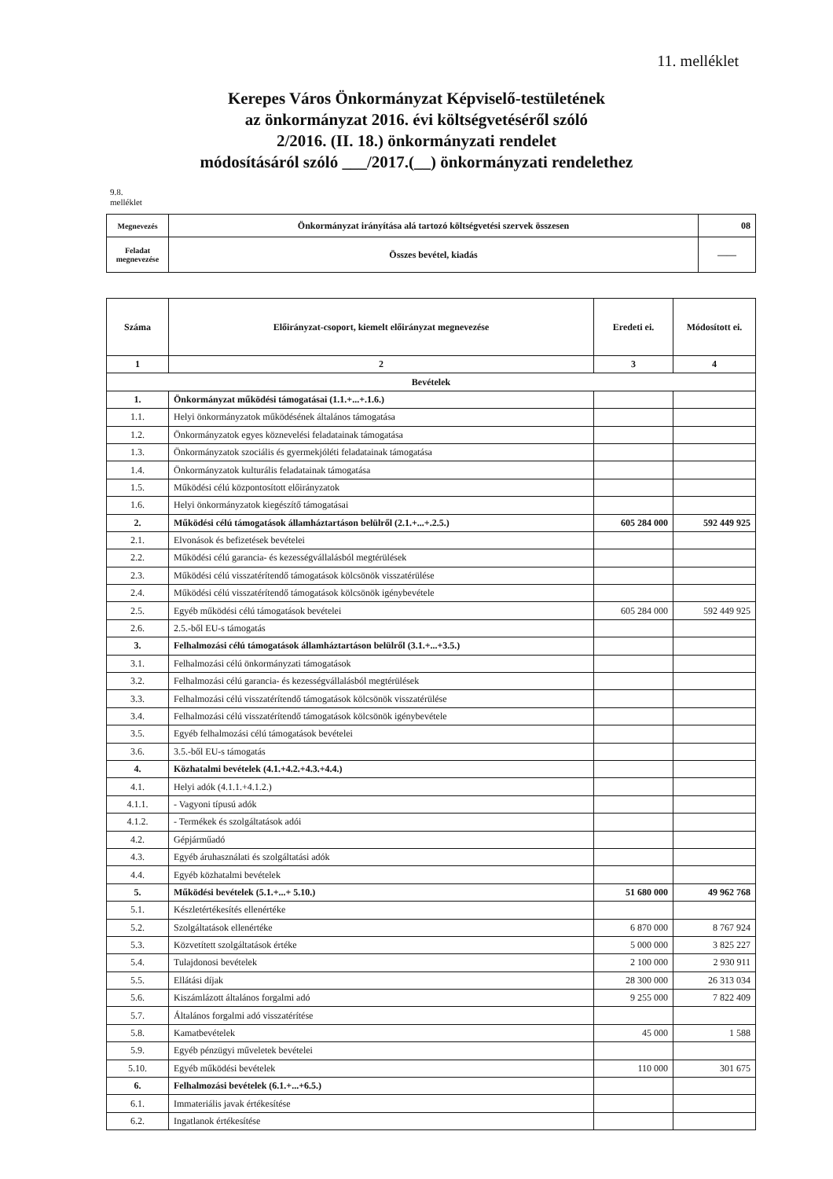11. melléklet
Kerepes Város Önkormányzat Képviselő-testületének
az önkormányzat 2016. évi költségvetéséről szóló
2/2016. (II. 18.) önkormányzati rendelet
módosításáról szóló ___/2017.(__) önkormányzati rendelethez
9.8.
melléklet
| Megnevezés | Önkormányzat irányítása alá tartozó költségvetési szervek összesen | 08 |
| Feladat megnevezése | Összes bevétel, kiadás | —— |
| Száma | Előirányzat-csoport, kiemelt előirányzat megnevezése | Eredeti ei. | Módosított ei. |
| --- | --- | --- | --- |
| 1 | 2 | 3 | 4 |
| Bevételek | | | |
| 1. | Önkormányzat működési támogatásai (1.1.+...+.1.6.) | | |
| 1.1. | Helyi önkormányzatok működésének általános támogatása | | |
| 1.2. | Önkormányzatok egyes köznevelési feladatainak támogatása | | |
| 1.3. | Önkormányzatok szociális és gyermekjóléti feladatainak támogatása | | |
| 1.4. | Önkormányzatok kulturális feladatainak támogatása | | |
| 1.5. | Működési célú központosított előirányzatok | | |
| 1.6. | Helyi önkormányzatok kiegészítő támogatásai | | |
| 2. | Működési célú támogatások államháztartáson belülről (2.1.+...+.2.5.) | 605 284 000 | 592 449 925 |
| 2.1. | Elvonások és befizetések bevételei | | |
| 2.2. | Működési célú garancia- és kezességvállalásból megtérülések | | |
| 2.3. | Működési célú visszatérítendő támogatások kölcsönök visszatérülése | | |
| 2.4. | Működési célú visszatérítendő támogatások kölcsönök igénybevétele | | |
| 2.5. | Egyéb működési célú támogatások bevételei | 605 284 000 | 592 449 925 |
| 2.6. | 2.5.-ből EU-s támogatás | | |
| 3. | Felhalmozási célú támogatások államháztartáson belülről (3.1.+...+3.5.) | | |
| 3.1. | Felhalmozási célú önkormányzati támogatások | | |
| 3.2. | Felhalmozási célú garancia- és kezességvállalásból megtérülések | | |
| 3.3. | Felhalmozási célú visszatérítendő támogatások kölcsönök visszatérülése | | |
| 3.4. | Felhalmozási célú visszatérítendő támogatások kölcsönök igénybevétele | | |
| 3.5. | Egyéb felhalmozási célú támogatások bevételei | | |
| 3.6. | 3.5.-ből EU-s támogatás | | |
| 4. | Közhatalmi bevételek (4.1.+4.2.+4.3.+4.4.) | | |
| 4.1. | Helyi adók (4.1.1.+4.1.2.) | | |
| 4.1.1. | - Vagyoni típusú adók | | |
| 4.1.2. | - Termékek és szolgáltatások adói | | |
| 4.2. | Gépjárműadó | | |
| 4.3. | Egyéb áruhasználati és szolgáltatási adók | | |
| 4.4. | Egyéb közhatalmi bevételek | | |
| 5. | Működési bevételek (5.1.+...+ 5.10.) | 51 680 000 | 49 962 768 |
| 5.1. | Készletértékesítés ellenértéke | | |
| 5.2. | Szolgáltatások ellenértéke | 6 870 000 | 8 767 924 |
| 5.3. | Közvetített szolgáltatások értéke | 5 000 000 | 3 825 227 |
| 5.4. | Tulajdonosi bevételek | 2 100 000 | 2 930 911 |
| 5.5. | Ellátási díjak | 28 300 000 | 26 313 034 |
| 5.6. | Kiszámlázott általános forgalmi adó | 9 255 000 | 7 822 409 |
| 5.7. | Általános forgalmi adó visszatérítése | | |
| 5.8. | Kamatbevételek | 45 000 | 1 588 |
| 5.9. | Egyéb pénzügyi műveletek bevételei | | |
| 5.10. | Egyéb működési bevételek | 110 000 | 301 675 |
| 6. | Felhalmozási bevételek (6.1.+...+6.5.) | | |
| 6.1. | Immateriális javak értékesítése | | |
| 6.2. | Ingatlanok értékesítése | | |